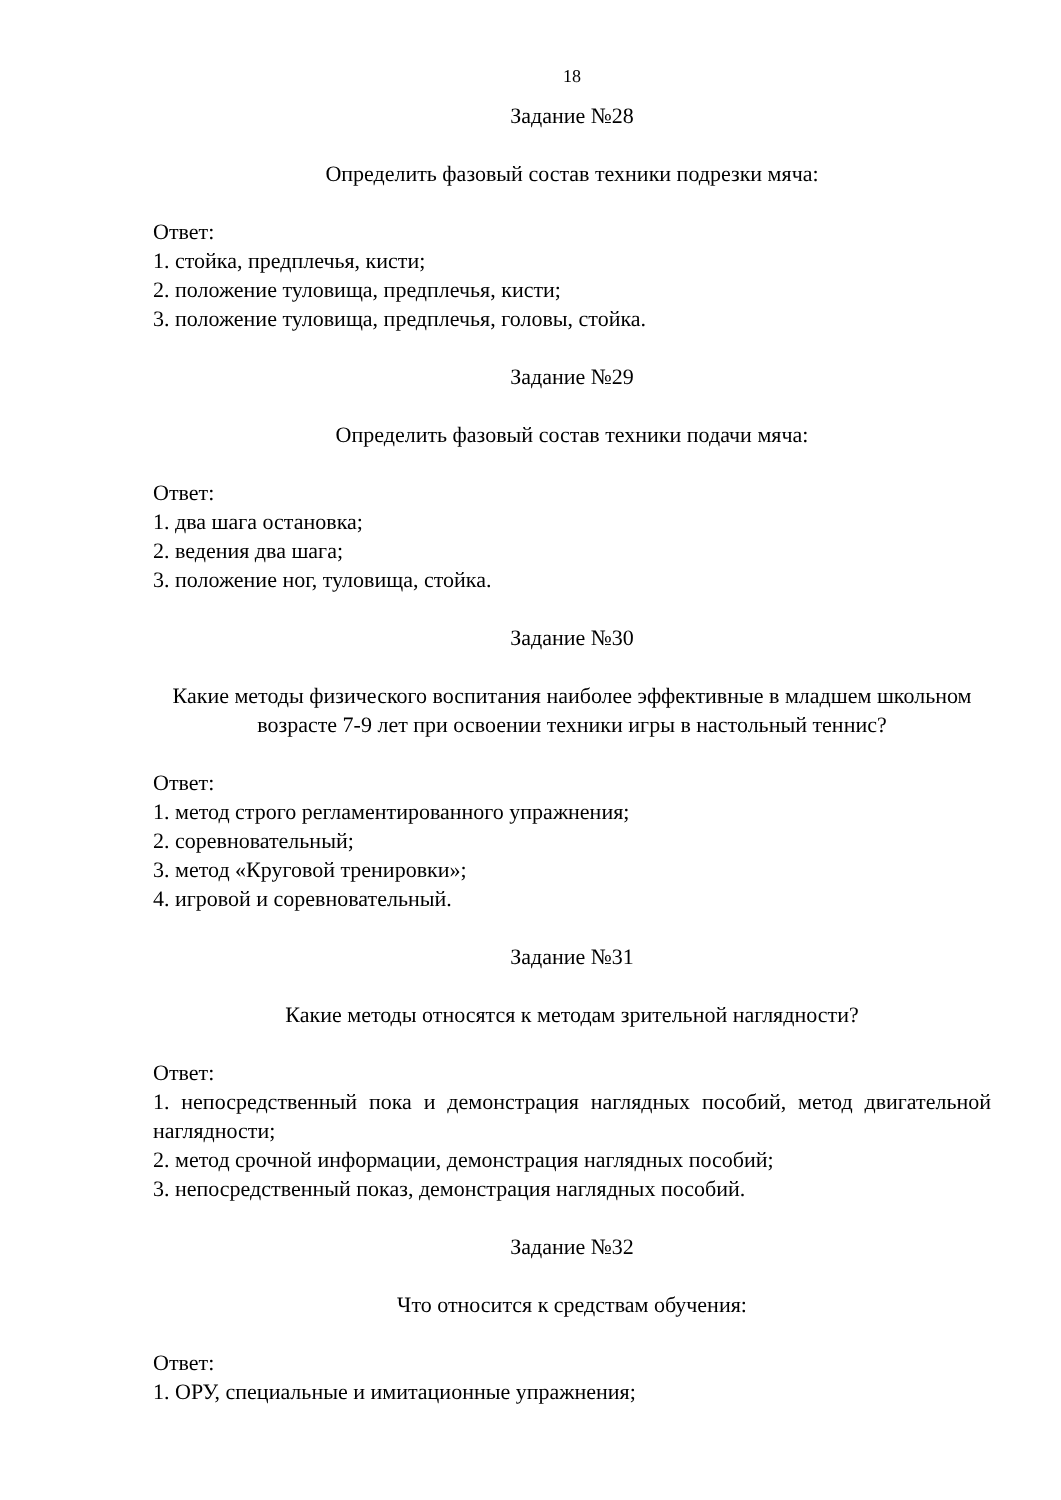18
Задание №28
Определить фазовый состав техники подрезки мяча:
Ответ:
1. стойка, предплечья, кисти;
2. положение туловища, предплечья, кисти;
3. положение туловища, предплечья, головы, стойка.
Задание №29
Определить фазовый состав техники подачи мяча:
Ответ:
1. два шага остановка;
2. ведения два шага;
3. положение ног, туловища, стойка.
Задание №30
Какие методы физического воспитания наиболее эффективные в младшем школьном возрасте 7-9 лет при освоении техники игры в настольный теннис?
Ответ:
1. метод строго регламентированного упражнения;
2. соревновательный;
3. метод «Круговой тренировки»;
4. игровой и соревновательный.
Задание №31
Какие методы относятся к методам зрительной наглядности?
Ответ:
1. непосредственный пока и демонстрация наглядных пособий, метод двигательной наглядности;
2. метод срочной информации, демонстрация наглядных пособий;
3. непосредственный показ, демонстрация наглядных пособий.
Задание №32
Что относится к средствам обучения:
Ответ:
1. ОРУ, специальные и имитационные упражнения;